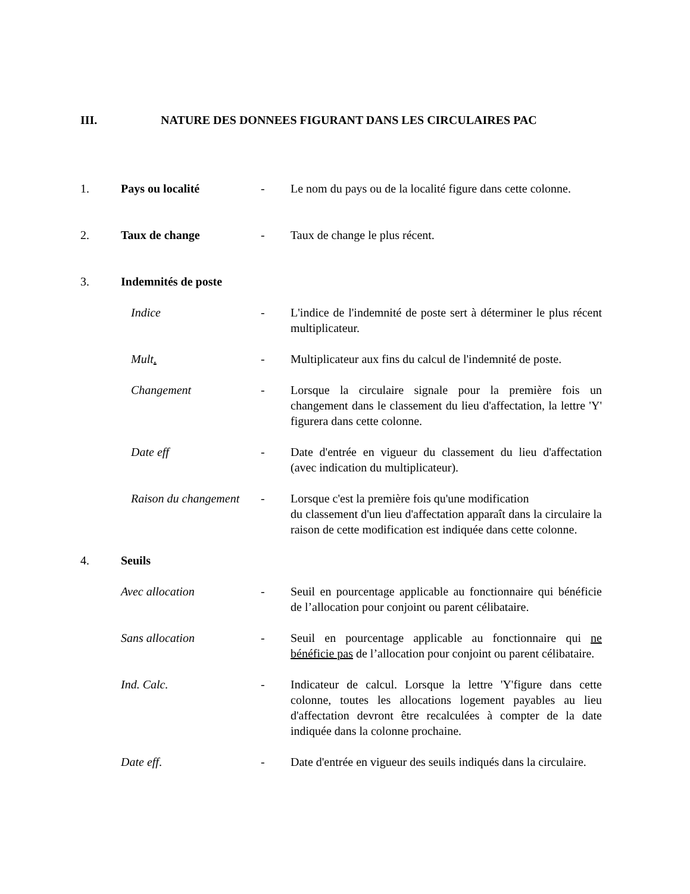III. NATURE DES DONNEES FIGURANT DANS LES CIRCULAIRES PAC
1. Pays ou localité - Le nom du pays ou de la localité figure dans cette colonne.
2. Taux de change - Taux de change le plus récent.
3. Indemnités de poste
Indice - L'indice de l'indemnité de poste sert à déterminer le plus récent multiplicateur.
Mult. - Multiplicateur aux fins du calcul de l'indemnité de poste.
Changement - Lorsque la circulaire signale pour la première fois un changement dans le classement du lieu d'affectation, la lettre 'Y' figurera dans cette colonne.
Date eff - Date d'entrée en vigueur du classement du lieu d'affectation (avec indication du multiplicateur).
Raison du changement
- Lorsque c'est la première fois qu'une modification
du classement d'un lieu d'affectation apparaît dans la circulaire la raison de cette modification est indiquée dans cette colonne.
4. Seuils
Avec allocation - Seuil en pourcentage applicable au fonctionnaire qui bénéficie de l’allocation pour conjoint ou parent célibataire.
Sans allocation - Seuil en pourcentage applicable au fonctionnaire qui ne bénéficie pas de l’allocation pour conjoint ou parent célibataire.
Ind. Calc. - Indicateur de calcul. Lorsque la lettre 'Y'figure dans cette colonne, toutes les allocations logement payables au lieu d'affectation devront être recalculées à compter de la date indiquée dans la colonne prochaine.
Date eff. - Date d'entrée en vigueur des seuils indiqués dans la circulaire.